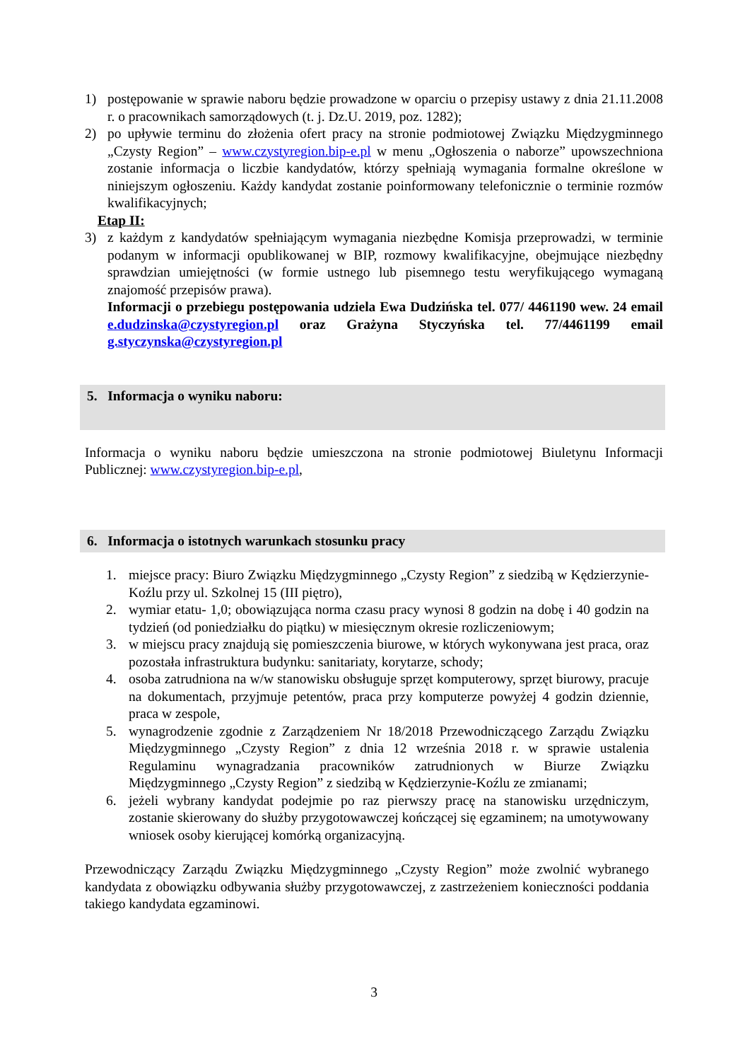1) postępowanie w sprawie naboru będzie prowadzone w oparciu o przepisy ustawy z dnia 21.11.2008 r. o pracownikach samorządowych (t. j. Dz.U. 2019, poz. 1282);
2) po upływie terminu do złożenia ofert pracy na stronie podmiotowej Związku Międzygminnego „Czysty Region” – www.czystyregion.bip-e.pl w menu „Ogłoszenia o naborze” upowszechniona zostanie informacja o liczbie kandydatów, którzy spełniają wymagania formalne określone w niniejszym ogłoszeniu. Każdy kandydat zostanie poinformowany telefonicznie o terminie rozmów kwalifikacyjnych;
Etap II:
3) z każdym z kandydatów spełniającym wymagania niezbędne Komisja przeprowadzi, w terminie podanym w informacji opublikowanej w BIP, rozmowy kwalifikacyjne, obejmujące niezbędny sprawdzian umiejętności (w formie ustnego lub pisemnego testu weryfikującego wymaganą znajomość przepisów prawa).
Informacji o przebiegu postępowania udziela Ewa Dudzińska tel. 077/ 4461190 wew. 24 email e.dudzinska@czystyregion.pl oraz Grażyna Styczyńska tel. 77/4461199 email g.styczynska@czystyregion.pl
5. Informacja o wyniku naboru:
Informacja o wyniku naboru będzie umieszczona na stronie podmiotowej Biuletynu Informacji Publicznej: www.czystyregion.bip-e.pl,
6. Informacja o istotnych warunkach stosunku pracy
1. miejsce pracy: Biuro Związku Międzygminnego „Czysty Region” z siedzibą w Kędzierzynie-Koźlu przy ul. Szkolnej 15 (III piętro),
2. wymiar etatu- 1,0; obowiązująca norma czasu pracy wynosi 8 godzin na dobę i 40 godzin na tydzień (od poniedziałku do piątku) w miesięcznym okresie rozliczeniowym;
3. w miejscu pracy znajdują się pomieszczenia biurowe, w których wykonywana jest praca, oraz pozostała infrastruktura budynku: sanitariaty, korytarze, schody;
4. osoba zatrudniona na w/w stanowisku obsługuje sprzęt komputerowy, sprzęt biurowy, pracuje na dokumentach, przyjmuje petentów, praca przy komputerze powyżej 4 godzin dziennie, praca w zespole,
5. wynagrodzenie zgodnie z Zarządzeniem Nr 18/2018 Przewodniczącego Zarządu Związku Międzygminnego „Czysty Region” z dnia 12 września 2018 r. w sprawie ustalenia Regulaminu wynagradzania pracowników zatrudnionych w Biurze Związku Międzygminnego „Czysty Region” z siedzibą w Kędzierzynie-Koźlu ze zmianami;
6. jeżeli wybrany kandydat podejmie po raz pierwszy pracę na stanowisku urzędniczym, zostanie skierowany do służby przygotowawczej kończącej się egzaminem; na umotywowany wniosek osoby kierującej komórką organizacyjną.
Przewodniczący Zarządu Związku Międzygminnego „Czysty Region” może zwolnić wybranego kandydata z obowiązku odbywania służby przygotowawczej, z zastrzeżeniem konieczności poddania takiego kandydata egzaminowi.
3